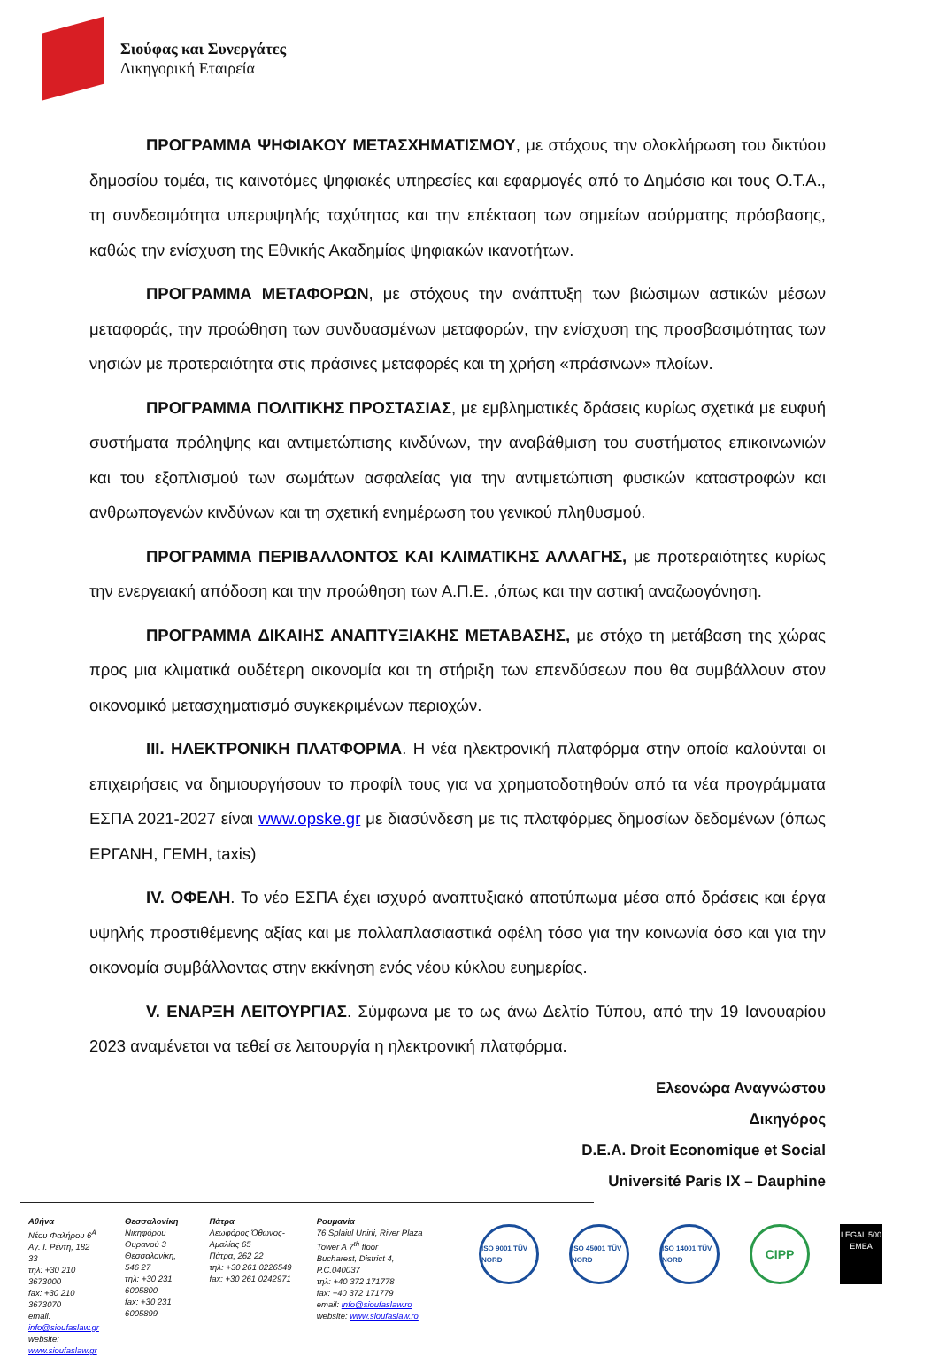Σιούφας και Συνεργάτες
Δικηγορική Εταιρεία
ΠΡΟΓΡΑΜΜΑ ΨΗΦΙΑΚΟΥ ΜΕΤΑΣΧΗΜΑΤΙΣΜΟΥ, με στόχους την ολοκλήρωση του δικτύου δημοσίου τομέα, τις καινοτόμες ψηφιακές υπηρεσίες και εφαρμογές από το Δημόσιο και τους Ο.Τ.Α., τη συνδεσιμότητα υπερυψηλής ταχύτητας και την επέκταση των σημείων ασύρματης πρόσβασης, καθώς την ενίσχυση της Εθνικής Ακαδημίας ψηφιακών ικανοτήτων.
ΠΡΟΓΡΑΜΜΑ ΜΕΤΑΦΟΡΩΝ, με στόχους την ανάπτυξη των βιώσιμων αστικών μέσων μεταφοράς, την προώθηση των συνδυασμένων μεταφορών, την ενίσχυση της προσβασιμότητας των νησιών με προτεραιότητα στις πράσινες μεταφορές και τη χρήση «πράσινων» πλοίων.
ΠΡΟΓΡΑΜΜΑ ΠΟΛΙΤΙΚΗΣ ΠΡΟΣΤΑΣΙΑΣ, με εμβληματικές δράσεις κυρίως σχετικά με ευφυή συστήματα πρόληψης και αντιμετώπισης κινδύνων, την αναβάθμιση του συστήματος επικοινωνιών και του εξοπλισμού των σωμάτων ασφαλείας για την αντιμετώπιση φυσικών καταστροφών και ανθρωπογενών κινδύνων και τη σχετική ενημέρωση του γενικού πληθυσμού.
ΠΡΟΓΡΑΜΜΑ ΠΕΡΙΒΑΛΛΟΝΤΟΣ ΚΑΙ ΚΛΙΜΑΤΙΚΗΣ ΑΛΛΑΓΗΣ, με προτεραιότητες κυρίως την ενεργειακή απόδοση και την προώθηση των Α.Π.Ε. ,όπως και την αστική αναζωογόνηση.
ΠΡΟΓΡΑΜΜΑ ΔΙΚΑΙΗΣ ΑΝΑΠΤΥΞΙΑΚΗΣ ΜΕΤΑΒΑΣΗΣ, με στόχο τη μετάβαση της χώρας προς μια κλιματικά ουδέτερη οικονομία και τη στήριξη των επενδύσεων που θα συμβάλλουν στον οικονομικό μετασχηματισμό συγκεκριμένων περιοχών.
III. ΗΛΕΚΤΡΟΝΙΚΗ ΠΛΑΤΦΟΡΜΑ. Η νέα ηλεκτρονική πλατφόρμα στην οποία καλούνται οι επιχειρήσεις να δημιουργήσουν το προφίλ τους για να χρηματοδοτηθούν από τα νέα προγράμματα ΕΣΠΑ 2021-2027 είναι www.opske.gr με διασύνδεση με τις πλατφόρμες δημοσίων δεδομένων (όπως ΕΡΓΑΝΗ, ΓΕΜΗ, taxis)
IV. ΟΦΕΛΗ. Το νέο ΕΣΠΑ έχει ισχυρό αναπτυξιακό αποτύπωμα μέσα από δράσεις και έργα υψηλής προστιθέμενης αξίας και με πολλαπλασιαστικά οφέλη τόσο για την κοινωνία όσο και για την οικονομία συμβάλλοντας στην εκκίνηση ενός νέου κύκλου ευημερίας.
V. ΕΝΑΡΞΗ ΛΕΙΤΟΥΡΓΙΑΣ. Σύμφωνα με το ως άνω Δελτίο Τύπου, από την 19 Ιανουαρίου 2023 αναμένεται να τεθεί σε λειτουργία η ηλεκτρονική πλατφόρμα.
Ελεονώρα Αναγνώστου
Δικηγόρος
D.E.A. Droit Economique et Social
Université Paris IX – Dauphine
Αθήνα
Νέου Φαλήρου 6<sup>Α</sup>
Αγ. Ι. Ρέντη, 182 33
τηλ: +30 210 3673000
fax: +30 210 3673070
email: info@sioufaslaw.gr
website: www.sioufaslaw.gr
Θεσσαλονίκη
Νικηφόρου Ουρανού 3
Θεσσαλονίκη, 546 27
τηλ: +30 231 6005800
fax: +30 231 6005899
Πάτρα
Λεωφόρος Όθωνος-Αμαλίας 65
Πάτρα, 262 22
τηλ: +30 261 0226549
fax: +30 261 0242971
Ρουμανία
76 Splaiul Unirii, River Plaza Tower A 7<sup>th</sup> floor
Bucharest, District 4, P.C.040037
τηλ: +40 372 171778
fax: +40 372 171779
email: info@sioufaslaw.ro
website: www.sioufaslaw.ro
ISO 9001 TÜV NORD
ISO 45001 TÜV NORD
ISO 14001 TÜV NORD
CIPP
LEGAL 500 EMEA